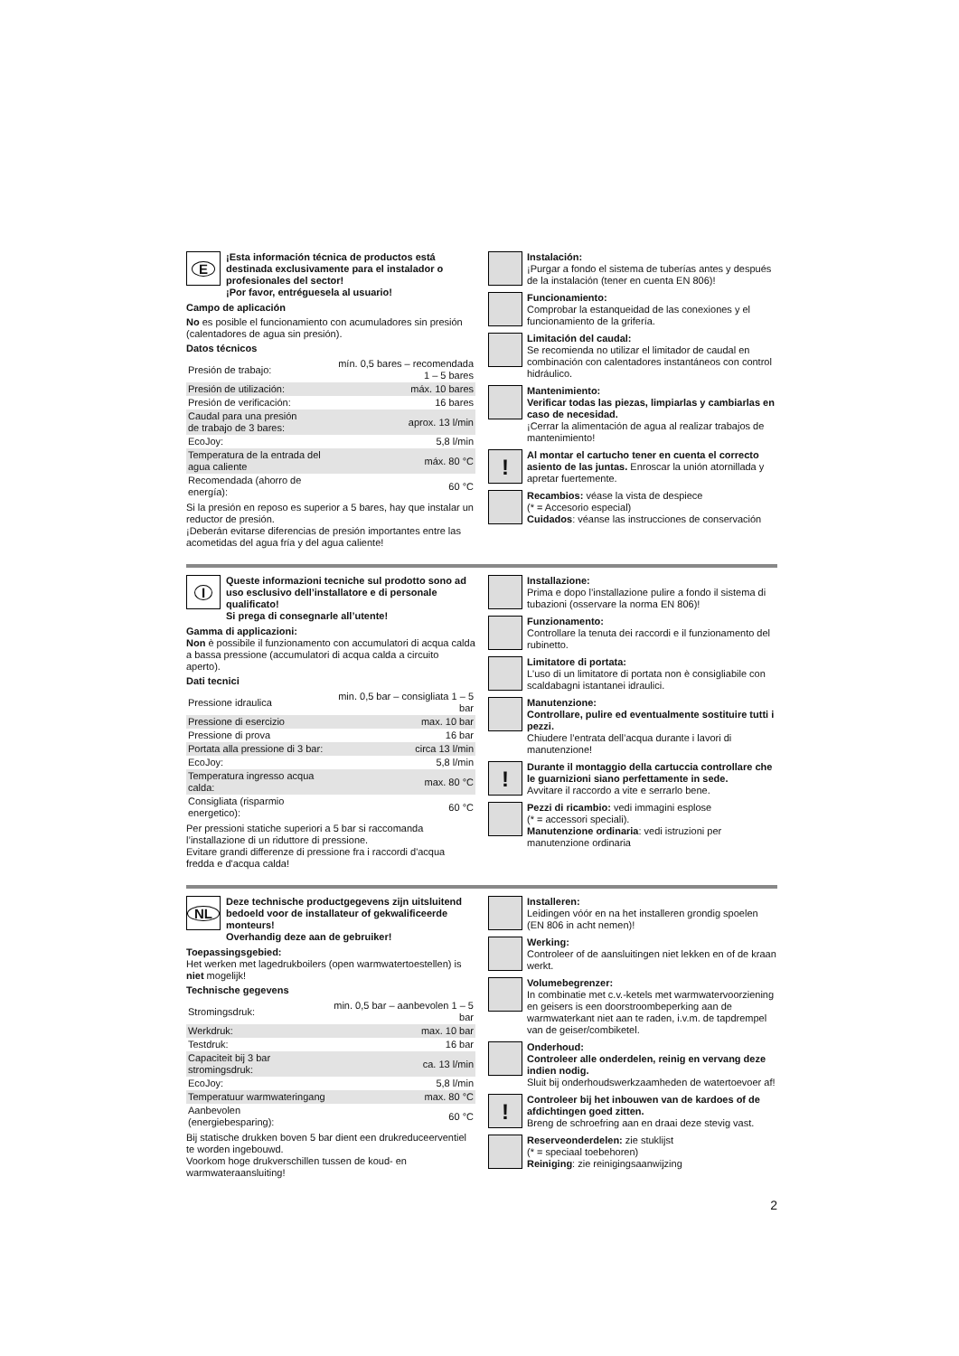E
¡Esta información técnica de productos está destinada exclusivamente para el instalador o profesionales del sector!
¡Por favor, entréguesela al usuario!
Campo de aplicación
No es posible el funcionamiento con acumuladores sin presión (calentadores de agua sin presión).
Datos técnicos
| Presión de trabajo: | mín. 0,5 bares – recomendada 1 – 5 bares |
| Presión de utilización: | máx. 10 bares |
| Presión de verificación: | 16 bares |
| Caudal para una presión de trabajo de 3 bares: | aprox. 13 l/min |
| EcoJoy: | 5,8 l/min |
| Temperatura de la entrada del agua caliente | máx. 80 °C |
| Recomendada (ahorro de energía): | 60 °C |
Si la presión en reposo es superior a 5 bares, hay que instalar un reductor de presión.
¡Deberán evitarse diferencias de presión importantes entre las acometidas del agua fría y del agua caliente!
Instalación:
¡Purgar a fondo el sistema de tuberías antes y después de la instalación (tener en cuenta EN 806)!
Funcionamiento:
Comprobar la estanqueidad de las conexiones y el funcionamiento de la grifería.
Limitación del caudal:
Se recomienda no utilizar el limitador de caudal en combinación con calentadores instantáneos con control hidráulico.
Mantenimiento:
Verificar todas las piezas, limpiarlas y cambiarlas en caso de necesidad.
¡Cerrar la alimentación de agua al realizar trabajos de mantenimiento!
!
Al montar el cartucho tener en cuenta el correcto asiento de las juntas. Enroscar la unión atornillada y apretar fuertemente.
Recambios: véase la vista de despiece
(* = Accesorio especial)
Cuidados: véanse las instrucciones de conservación
I
Queste informazioni tecniche sul prodotto sono ad uso esclusivo dell’installatore e di personale qualificato!
Si prega di consegnarle all’utente!
Gamma di applicazioni:
Non è possibile il funzionamento con accumulatori di acqua calda a bassa pressione (accumulatori di acqua calda a circuito aperto).
Dati tecnici
| Pressione idraulica | min. 0,5 bar – consigliata 1 – 5 bar |
| Pressione di esercizio | max. 10 bar |
| Pressione di prova | 16 bar |
| Portata alla pressione di 3 bar: | circa 13 l/min |
| EcoJoy: | 5,8 l/min |
| Temperatura ingresso acqua calda: | max. 80 °C |
| Consigliata (risparmio energetico): | 60 °C |
Per pressioni statiche superiori a 5 bar si raccomanda l’installazione di un riduttore di pressione.
Evitare grandi differenze di pressione fra i raccordi d'acqua fredda e d'acqua calda!
Installazione:
Prima e dopo l’installazione pulire a fondo il sistema di tubazioni (osservare la norma EN 806)!
Funzionamento:
Controllare la tenuta dei raccordi e il funzionamento del rubinetto.
Limitatore di portata:
L'uso di un limitatore di portata non è consigliabile con scaldabagni istantanei idraulici.
Manutenzione:
Controllare, pulire ed eventualmente sostituire tutti i pezzi.
Chiudere l’entrata dell’acqua durante i lavori di manutenzione!
!
Durante il montaggio della cartuccia controllare che le guarnizioni siano perfettamente in sede.
Avvitare il raccordo a vite e serrarlo bene.
Pezzi di ricambio: vedi immagini esplose
(* = accessori speciali).
Manutenzione ordinaria: vedi istruzioni per manutenzione ordinaria
NL
Deze technische productgegevens zijn uitsluitend bedoeld voor de installateur of gekwalificeerde monteurs!
Overhandig deze aan de gebruiker!
Toepassingsgebied:
Het werken met lagedrukboilers (open warmwatertoestellen) is niet mogelijk!
Technische gegevens
| Stromingsdruk: | min. 0,5 bar – aanbevolen 1 – 5 bar |
| Werkdruk: | max. 10 bar |
| Testdruk: | 16 bar |
| Capaciteit bij 3 bar stromingsdruk: | ca. 13 l/min |
| EcoJoy: | 5,8 l/min |
| Temperatuur warmwateringang | max. 80 °C |
| Aanbevolen (energiebesparing): | 60 °C |
Bij statische drukken boven 5 bar dient een drukreduceerventiel te worden ingebouwd.
Voorkom hoge drukverschillen tussen de koud- en warmwateraansluiting!
Installeren:
Leidingen vóór en na het installeren grondig spoelen (EN 806 in acht nemen)!
Werking:
Controleer of de aansluitingen niet lekken en of de kraan werkt.
Volumebegrenzer:
In combinatie met c.v.-ketels met warmwatervoorziening en geisers is een doorstroombeperking aan de warmwaterkant niet aan te raden, i.v.m. de tapdrempel van de geiser/combiketel.
Onderhoud:
Controleer alle onderdelen, reinig en vervang deze indien nodig.
Sluit bij onderhoudswerkzaamheden de watertoevoer af!
!
Controleer bij het inbouwen van de kardoes of de afdichtingen goed zitten.
Breng de schroefring aan en draai deze stevig vast.
Reserveonderdelen: zie stuklijst
(* = speciaal toebehoren)
Reiniging: zie reinigingsaanwijzing
2